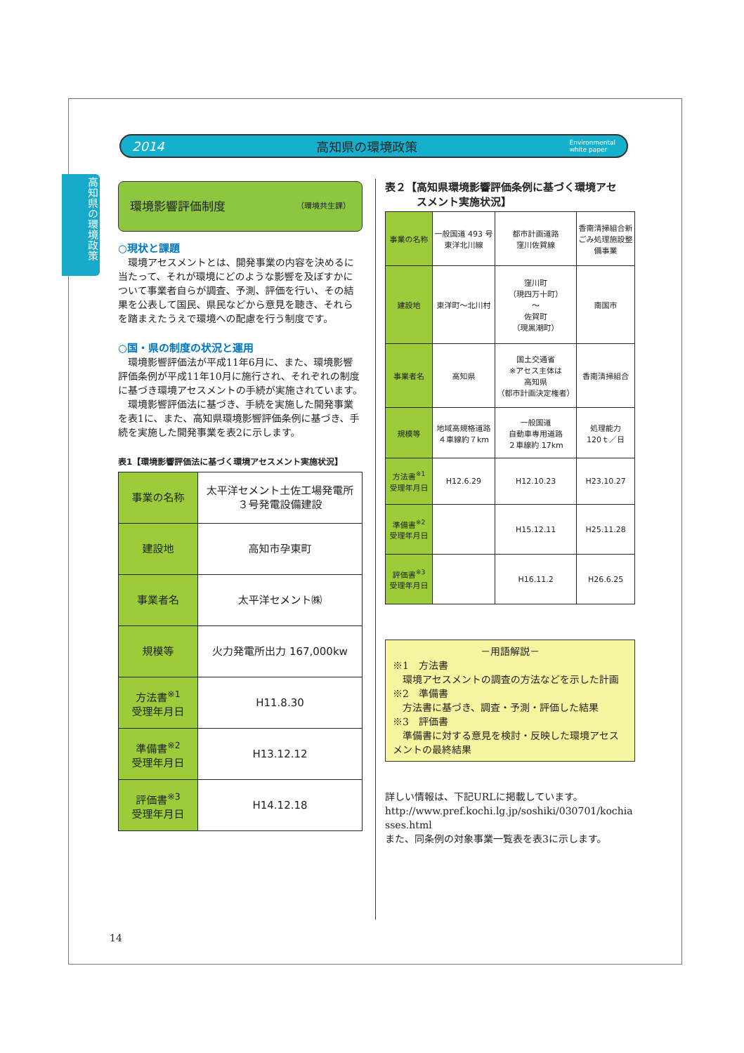2014 高知県の環境政策 Environmental
white paper
高知県の環境政策
環境影響評価制度 （環境共生課）
○現状と課題
環境アセスメントとは、開発事業の内容を決めるに当たって、それが環境にどのような影響を及ぼすかについて事業者自らが調査、予測、評価を行い、その結果を公表して国民、県民などから意見を聴き、それらを踏まえたうえで環境への配慮を行う制度です。
○国・県の制度の状況と運用
環境影響評価法が平成11年6月に、また、環境影響評価条例が平成11年10月に施行され、それぞれの制度に基づき環境アセスメントの手続が実施されています。
環境影響評価法に基づき、手続を実施した開発事業を表1に、また、高知県環境影響評価条例に基づき、手続を実施した開発事業を表2に示します。
表1【環境影響評価法に基づく環境アセスメント実施状況】
| 事業の名称 | 太平洋セメント土佐工場発電所 ３号発電設備建設 |
| 建設地 | 高知市孕東町 |
| 事業者名 | 太平洋セメント㈱ |
| 規模等 | 火力発電所出力 167,000kw |
| 方法書<sup>※1</sup> 受理年月日 | H11.8.30 |
| 準備書<sup>※2</sup> 受理年月日 | H13.12.12 |
| 評価書<sup>※3</sup> 受理年月日 | H14.12.18 |
表２【高知県環境影響評価条例に基づく環境アセ
　　　スメント実施状況】
| 事業の名称 | 一般国道 493 号 東洋北川線 | 都市計画道路 窪川佐賀線 | 香南清掃組合新 ごみ処理施設整 備事業 |
| 建設地 | 東洋町～北川村 | 窪川町 （現四万十町） ～ 佐賀町 （現黒潮町） | 南国市 |
| 事業者名 | 高知県 | 国土交通省 ※アセス主体は 高知県 （都市計画決定権者） | 香南清掃組合 |
| 規模等 | 地域高規格道路 ４車線約７km | 一般国道 自動車専用道路 ２車線約 17km | 処理能力 120ｔ／日 |
| 方法書<sup>※1</sup> 受理年月日 | H12.6.29 | H12.10.23 | H23.10.27 |
| 準備書<sup>※2</sup> 受理年月日 | | H15.12.11 | H25.11.28 |
| 評価書<sup>※3</sup> 受理年月日 | | H16.11.2 | H26.6.25 |
－用語解説－
※1　方法書
　環境アセスメントの調査の方法などを示した計画
※2　準備書
　方法書に基づき、調査・予測・評価した結果
※3　評価書
　準備書に対する意見を検討・反映した環境アセスメントの最終結果
詳しい情報は、下記URLに掲載しています。
http://www.pref.kochi.lg.jp/soshiki/030701/kochiasses.html
また、同条例の対象事業一覧表を表3に示します。
14